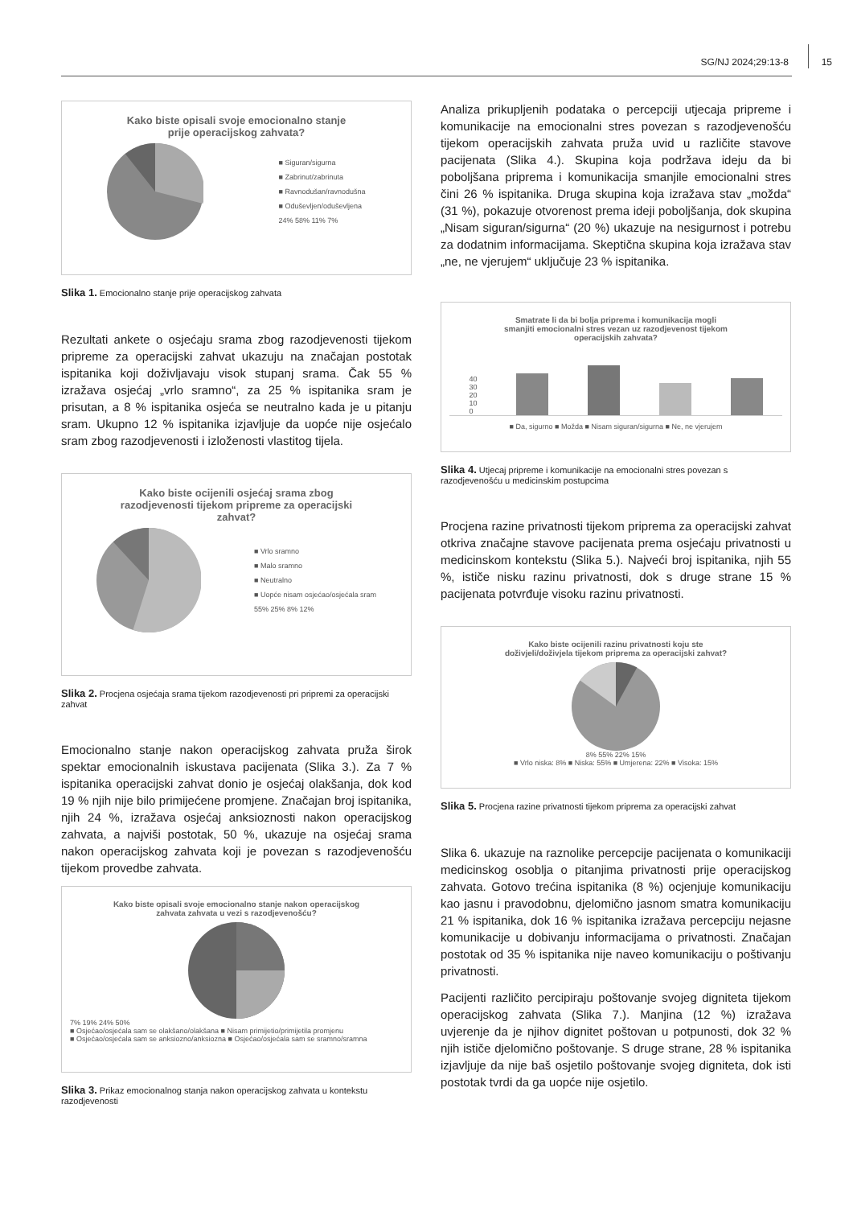SG/NJ 2024;29:13-8 15
Kako biste opisali svoje emocionalno stanje
prije operacijskog zahvata?
■ Siguran/sigurna
■ Zabrinut/zabrinuta
■ Ravnodušan/ravnodušna
■ Oduševljen/oduševljena
24% 58% 11% 7%
Slika 1. Emocionalno stanje prije operacijskog zahvata
Rezultati ankete o osjećaju srama zbog razodjevenosti tijekom pripreme za operacijski zahvat ukazuju na značajan postotak ispitanika koji doživljavaju visok stupanj srama. Čak 55 % izražava osjećaj „vrlo sramno“, za 25 % ispitanika sram je prisutan, a 8 % ispitanika osjeća se neutralno kada je u pitanju sram. Ukupno 12 % ispitanika izjavljuje da uopće nije osjećalo sram zbog razodjevenosti i izloženosti vlastitog tijela.
Kako biste ocijenili osjećaj srama zbog
razodjevenosti tijekom pripreme za operacijski
zahvat?
■ Vrlo sramno
■ Malo sramno
■ Neutralno
■ Uopće nisam osjećao/osjećala sram
55% 25% 8% 12%
Slika 2. Procjena osjećaja srama tijekom razodjevenosti pri pripremi za operacijski zahvat
Emocionalno stanje nakon operacijskog zahvata pruža širok spektar emocionalnih iskustava pacijenata (Slika 3.). Za 7 % ispitanika operacijski zahvat donio je osjećaj olakšanja, dok kod 19 % njih nije bilo primijećene promjene. Značajan broj ispitanika, njih 24 %, izražava osjećaj anksioznosti nakon operacijskog zahvata, a najviši postotak, 50 %, ukazuje na osjećaj srama nakon operacijskog zahvata koji je povezan s razodjevenošću tijekom provedbe zahvata.
Kako biste opisali svoje emocionalno stanje nakon operacijskog
zahvata zahvata u vezi s razodjevenošću?
7% 19% 24% 50%
■ Osjećao/osjećala sam se olakšano/olakšana ■ Nisam primijetio/primijetila promjenu
■ Osjećao/osjećala sam se anksiozno/anksiozna ■ Osjećao/osjećala sam se sramno/sramna
Slika 3. Prikaz emocionalnog stanja nakon operacijskog zahvata u kontekstu razodjevenosti
Analiza prikupljenih podataka o percepciji utjecaja pripreme i komunikacije na emocionalni stres povezan s razodjevenošću tijekom operacijskih zahvata pruža uvid u različite stavove pacijenata (Slika 4.). Skupina koja podržava ideju da bi poboljšana priprema i komunikacija smanjile emocionalni stres čini 26 % ispitanika. Druga skupina koja izražava stav „možda“ (31 %), pokazuje otvorenost prema ideji poboljšanja, dok skupina „Nisam siguran/sigurna“ (20 %) ukazuje na nesigurnost i potrebu za dodatnim informacijama. Skeptična skupina koja izražava stav „ne, ne vjerujem“ uključuje 23 % ispitanika.
Smatrate li da bi bolja priprema i komunikacija mogli
smanjiti emocionalni stres vezan uz razodjevenost tijekom
operacijskih zahvata?
40
30
20
10
0
■ Da, sigurno ■ Možda ■ Nisam siguran/sigurna ■ Ne, ne vjerujem
Slika 4. Utjecaj pripreme i komunikacije na emocionalni stres povezan s razodjevenošću u medicinskim postupcima
Procjena razine privatnosti tijekom priprema za operacijski zahvat otkriva značajne stavove pacijenata prema osjećaju privatnosti u medicinskom kontekstu (Slika 5.). Najveći broj ispitanika, njih 55 %, ističe nisku razinu privatnosti, dok s druge strane 15 % pacijenata potvrđuje visoku razinu privatnosti.
Kako biste ocijenili razinu privatnosti koju ste
doživjeli/doživjela tijekom priprema za operacijski zahvat?
8% 55% 22% 15%
■ Vrlo niska: 8% ■ Niska: 55% ■ Umjerena: 22% ■ Visoka: 15%
Slika 5. Procjena razine privatnosti tijekom priprema za operacijski zahvat
Slika 6. ukazuje na raznolike percepcije pacijenata o komunikaciji medicinskog osoblja o pitanjima privatnosti prije operacijskog zahvata. Gotovo trećina ispitanika (8 %) ocjenjuje komunikaciju kao jasnu i pravodobnu, djelomično jasnom smatra komunikaciju 21 % ispitanika, dok 16 % ispitanika izražava percepciju nejasne komunikacije u dobivanju informacijama o privatnosti. Značajan postotak od 35 % ispitanika nije naveo komunikaciju o poštivanju privatnosti.
Pacijenti različito percipiraju poštovanje svojeg digniteta tijekom operacijskog zahvata (Slika 7.). Manjina (12 %) izražava uvjerenje da je njihov dignitet poštovan u potpunosti, dok 32 % njih ističe djelomično poštovanje. S druge strane, 28 % ispitanika izjavljuje da nije baš osjetilo poštovanje svojeg digniteta, dok isti postotak tvrdi da ga uopće nije osjetilo.